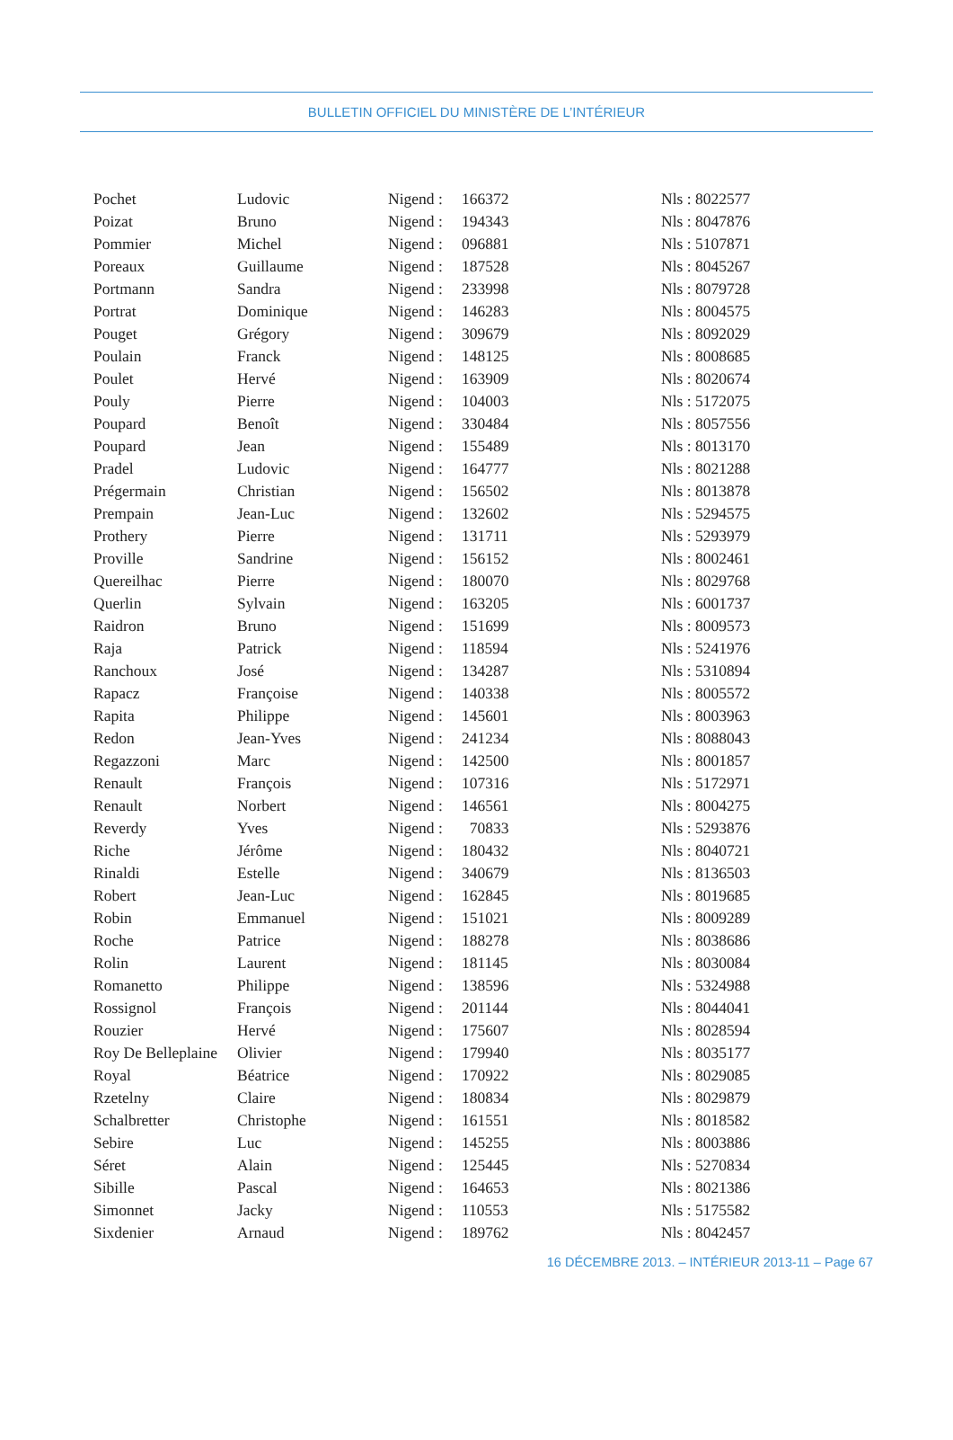BULLETIN OFFICIEL DU MINISTÈRE DE L’INTÉRIEUR
| Pochet | Ludovic | Nigend : | 166372 | Nls : 8022577 |
| Poizat | Bruno | Nigend : | 194343 | Nls : 8047876 |
| Pommier | Michel | Nigend : | 096881 | Nls : 5107871 |
| Poreaux | Guillaume | Nigend : | 187528 | Nls : 8045267 |
| Portmann | Sandra | Nigend : | 233998 | Nls : 8079728 |
| Portrat | Dominique | Nigend : | 146283 | Nls : 8004575 |
| Pouget | Grégory | Nigend : | 309679 | Nls : 8092029 |
| Poulain | Franck | Nigend : | 148125 | Nls : 8008685 |
| Poulet | Hervé | Nigend : | 163909 | Nls : 8020674 |
| Pouly | Pierre | Nigend : | 104003 | Nls : 5172075 |
| Poupard | Benoît | Nigend : | 330484 | Nls : 8057556 |
| Poupard | Jean | Nigend : | 155489 | Nls : 8013170 |
| Pradel | Ludovic | Nigend : | 164777 | Nls : 8021288 |
| Prégermain | Christian | Nigend : | 156502 | Nls : 8013878 |
| Prempain | Jean-Luc | Nigend : | 132602 | Nls : 5294575 |
| Prothery | Pierre | Nigend : | 131711 | Nls : 5293979 |
| Proville | Sandrine | Nigend : | 156152 | Nls : 8002461 |
| Quereilhac | Pierre | Nigend : | 180070 | Nls : 8029768 |
| Querlin | Sylvain | Nigend : | 163205 | Nls : 6001737 |
| Raidron | Bruno | Nigend : | 151699 | Nls : 8009573 |
| Raja | Patrick | Nigend : | 118594 | Nls : 5241976 |
| Ranchoux | José | Nigend : | 134287 | Nls : 5310894 |
| Rapacz | Françoise | Nigend : | 140338 | Nls : 8005572 |
| Rapita | Philippe | Nigend : | 145601 | Nls : 8003963 |
| Redon | Jean-Yves | Nigend : | 241234 | Nls : 8088043 |
| Regazzoni | Marc | Nigend : | 142500 | Nls : 8001857 |
| Renault | François | Nigend : | 107316 | Nls : 5172971 |
| Renault | Norbert | Nigend : | 146561 | Nls : 8004275 |
| Reverdy | Yves | Nigend : | 70833 | Nls : 5293876 |
| Riche | Jérôme | Nigend : | 180432 | Nls : 8040721 |
| Rinaldi | Estelle | Nigend : | 340679 | Nls : 8136503 |
| Robert | Jean-Luc | Nigend : | 162845 | Nls : 8019685 |
| Robin | Emmanuel | Nigend : | 151021 | Nls : 8009289 |
| Roche | Patrice | Nigend : | 188278 | Nls : 8038686 |
| Rolin | Laurent | Nigend : | 181145 | Nls : 8030084 |
| Romanetto | Philippe | Nigend : | 138596 | Nls : 5324988 |
| Rossignol | François | Nigend : | 201144 | Nls : 8044041 |
| Rouzier | Hervé | Nigend : | 175607 | Nls : 8028594 |
| Roy De Belleplaine | Olivier | Nigend : | 179940 | Nls : 8035177 |
| Royal | Béatrice | Nigend : | 170922 | Nls : 8029085 |
| Rzetelny | Claire | Nigend : | 180834 | Nls : 8029879 |
| Schalbretter | Christophe | Nigend : | 161551 | Nls : 8018582 |
| Sebire | Luc | Nigend : | 145255 | Nls : 8003886 |
| Séret | Alain | Nigend : | 125445 | Nls : 5270834 |
| Sibille | Pascal | Nigend : | 164653 | Nls : 8021386 |
| Simonnet | Jacky | Nigend : | 110553 | Nls : 5175582 |
| Sixdenier | Arnaud | Nigend : | 189762 | Nls : 8042457 |
16 DÉCEMBRE 2013. – INTÉRIEUR 2013-11 – Page 67